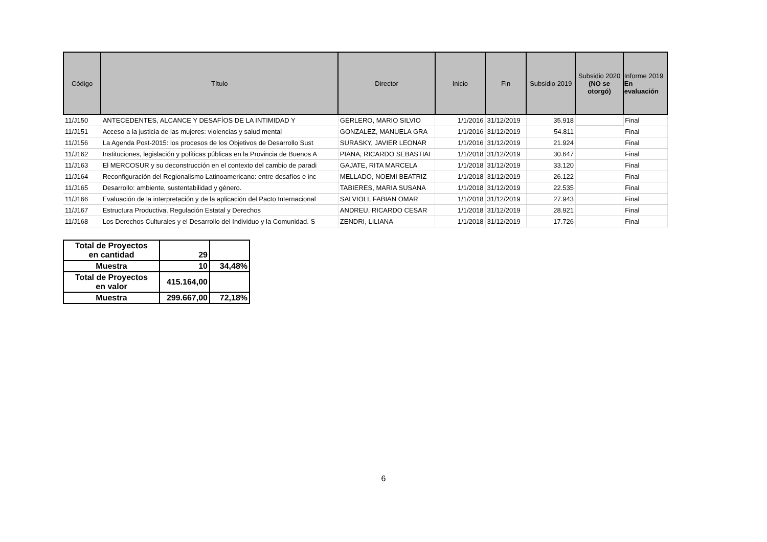| Código | Título | Director | Inicio | Fin | Subsidio 2019 | Subsidio 2020 (NO se otorgó) | Informe 2019 En evaluación |
| --- | --- | --- | --- | --- | --- | --- | --- |
| 11/J150 | ANTECEDENTES, ALCANCE Y DESAFÍOS DE LA INTIMIDAD Y | GERLERO, MARIO SILVIO | 1/1/2016 | 31/12/2019 | 35.918 | | Final |
| 11/J151 | Acceso a la justicia de las mujeres: violencias y salud mental | GONZALEZ, MANUELA GRA | 1/1/2016 | 31/12/2019 | 54.811 | | Final |
| 11/J156 | La Agenda Post-2015: los procesos de los Objetivos de Desarrollo Sust | SURASKY, JAVIER LEONAR | 1/1/2016 | 31/12/2019 | 21.924 | | Final |
| 11/J162 | Instituciones, legislación y políticas públicas en la Provincia de Buenos A | PIANA, RICARDO SEBASTIAI | 1/1/2018 | 31/12/2019 | 30.647 | | Final |
| 11/J163 | El MERCOSUR y su deconstrucción en el contexto del cambio de paradi | GAJATE, RITA MARCELA | 1/1/2018 | 31/12/2019 | 33.120 | | Final |
| 11/J164 | Reconfiguración del Regionalismo Latinoamericano: entre desafíos e inc | MELLADO, NOEMI BEATRIZ | 1/1/2018 | 31/12/2019 | 26.122 | | Final |
| 11/J165 | Desarrollo: ambiente, sustentabilidad y género. | TABIERES, MARIA SUSANA | 1/1/2018 | 31/12/2019 | 22.535 | | Final |
| 11/J166 | Evaluación de la interpretación y de la aplicación del Pacto Internacional | SALVIOLI, FABIAN OMAR | 1/1/2018 | 31/12/2019 | 27.943 | | Final |
| 11/J167 | Estructura Productiva, Regulación Estatal y Derechos | ANDREU, RICARDO CESAR | 1/1/2018 | 31/12/2019 | 28.921 | | Final |
| 11/J168 | Los Derechos Culturales y el Desarrollo del Individuo y la Comunidad. S | ZENDRI, LILIANA | 1/1/2018 | 31/12/2019 | 17.726 | | Final |
| Total de Proyectos en cantidad | 29 | |
| Muestra | 10 | 34,48% |
| Total de Proyectos en valor | 415.164,00 | |
| Muestra | 299.667,00 | 72,18% |
6